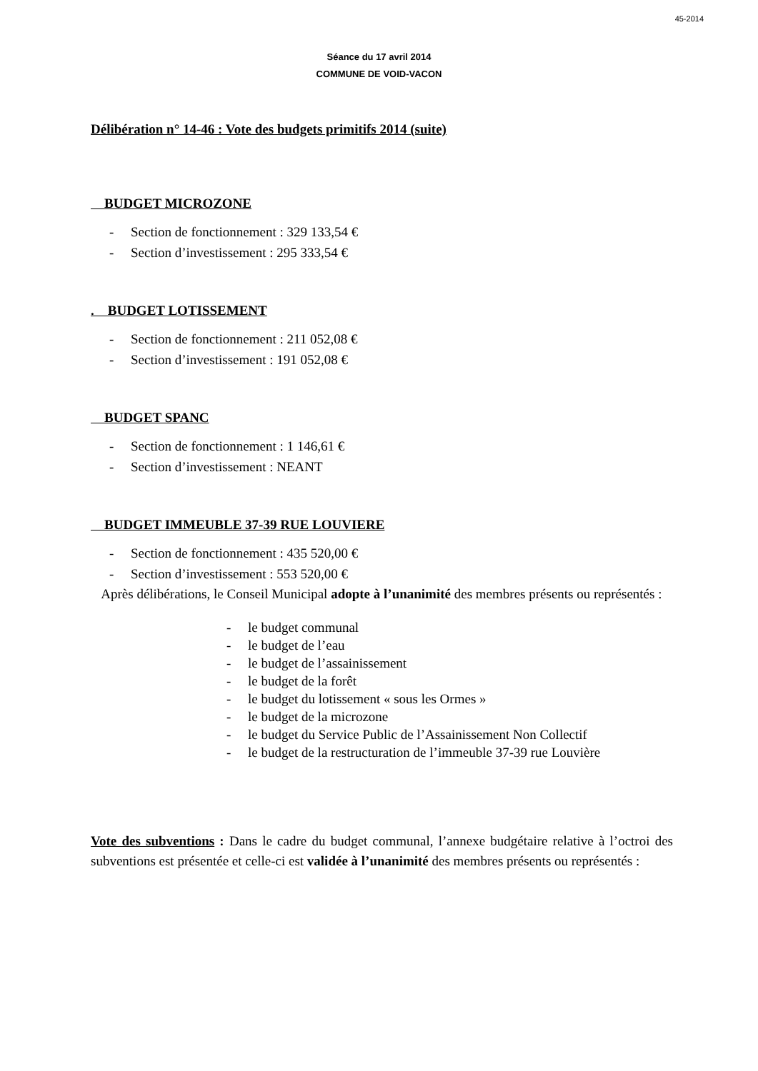45-2014
Séance du 17 avril 2014
COMMUNE DE VOID-VACON
Délibération n° 14-46 : Vote des budgets primitifs 2014 (suite)
BUDGET MICROZONE
- Section de fonctionnement : 329 133,54 €
- Section d’investissement : 295 333,54 €
. BUDGET LOTISSEMENT
- Section de fonctionnement : 211 052,08 €
- Section d’investissement : 191 052,08 €
BUDGET SPANC
- Section de fonctionnement : 1 146,61 €
- Section d’investissement : NEANT
BUDGET IMMEUBLE 37-39 RUE LOUVIERE
- Section de fonctionnement : 435 520,00 €
- Section d’investissement : 553 520,00 €
Après délibérations, le Conseil Municipal adopte à l’unanimité des membres présents ou représentés :
- le budget communal
- le budget de l’eau
- le budget de l’assainissement
- le budget de la forêt
- le budget du lotissement « sous les Ormes »
- le budget de la microzone
- le budget du Service Public de l’Assainissement Non Collectif
- le budget de la restructuration de l’immeuble 37-39 rue Louvière
Vote des subventions : Dans le cadre du budget communal, l’annexe budgétaire relative à l’octroi des subventions est présentée et celle-ci est validée à l’unanimité des membres présents ou représentés :